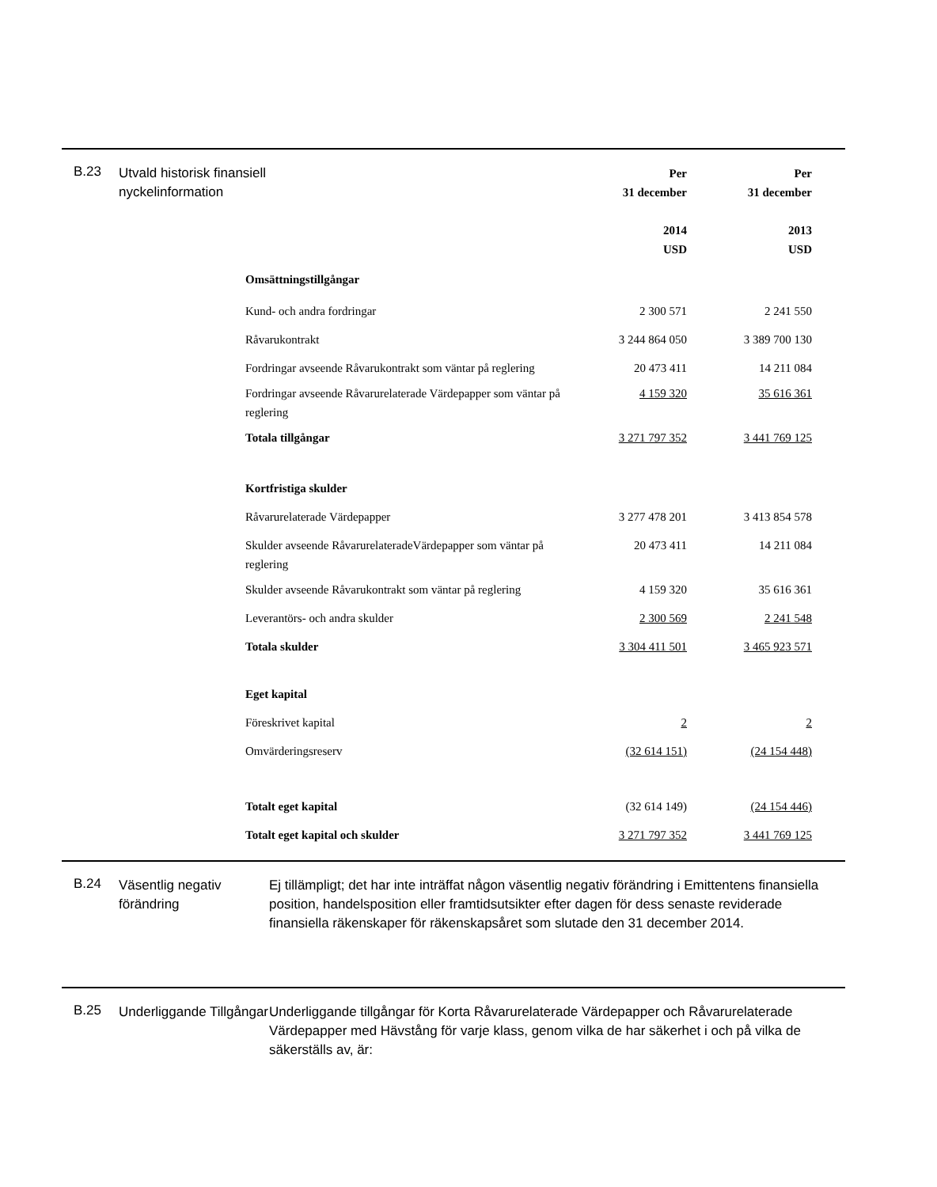B.23
Utvald historisk finansiell nyckelinformation
| | Per 31 december 2014 USD | Per 31 december 2013 USD |
| Omsättningstillgångar | | |
| Kund- och andra fordringar | 2 300 571 | 2 241 550 |
| Råvarukontrakt | 3 244 864 050 | 3 389 700 130 |
| Fordringar avseende Råvarukontrakt som väntar på reglering | 20 473 411 | 14 211 084 |
| Fordringar avseende Råvarurelaterade Värdepapper som väntar på reglering | 4 159 320 | 35 616 361 |
| Totala tillgångar | 3 271 797 352 | 3 441 769 125 |
| Kortfristiga skulder | | |
| Råvarurelaterade Värdepapper | 3 277 478 201 | 3 413 854 578 |
| Skulder avseende RåvarurelateradeVärdepapper som väntar på reglering | 20 473 411 | 14 211 084 |
| Skulder avseende Råvarukontrakt som väntar på reglering | 4 159 320 | 35 616 361 |
| Leverantörs- och andra skulder | 2 300 569 | 2 241 548 |
| Totala skulder | 3 304 411 501 | 3 465 923 571 |
| Eget kapital | | |
| Föreskrivet kapital | 2 | 2 |
| Omvärderingsreserv | (32 614 151) | (24 154 448) |
| Totalt eget kapital | (32 614 149) | (24 154 446) |
| Totalt eget kapital och skulder | 3 271 797 352 | 3 441 769 125 |
B.24
Väsentlig negativ förändring
Ej tillämpligt; det har inte inträffat någon väsentlig negativ förändring i Emittentens finansiella position, handelsposition eller framtidsutsikter efter dagen för dess senaste reviderade finansiella räkenskaper för räkenskapsåret som slutade den 31 december 2014.
B.25
Underliggande Tillgångar
Underliggande tillgångar för Korta Råvarurelaterade Värdepapper och Råvarurelaterade Värdepapper med Hävstång för varje klass, genom vilka de har säkerhet i och på vilka de säkerställs av, är: